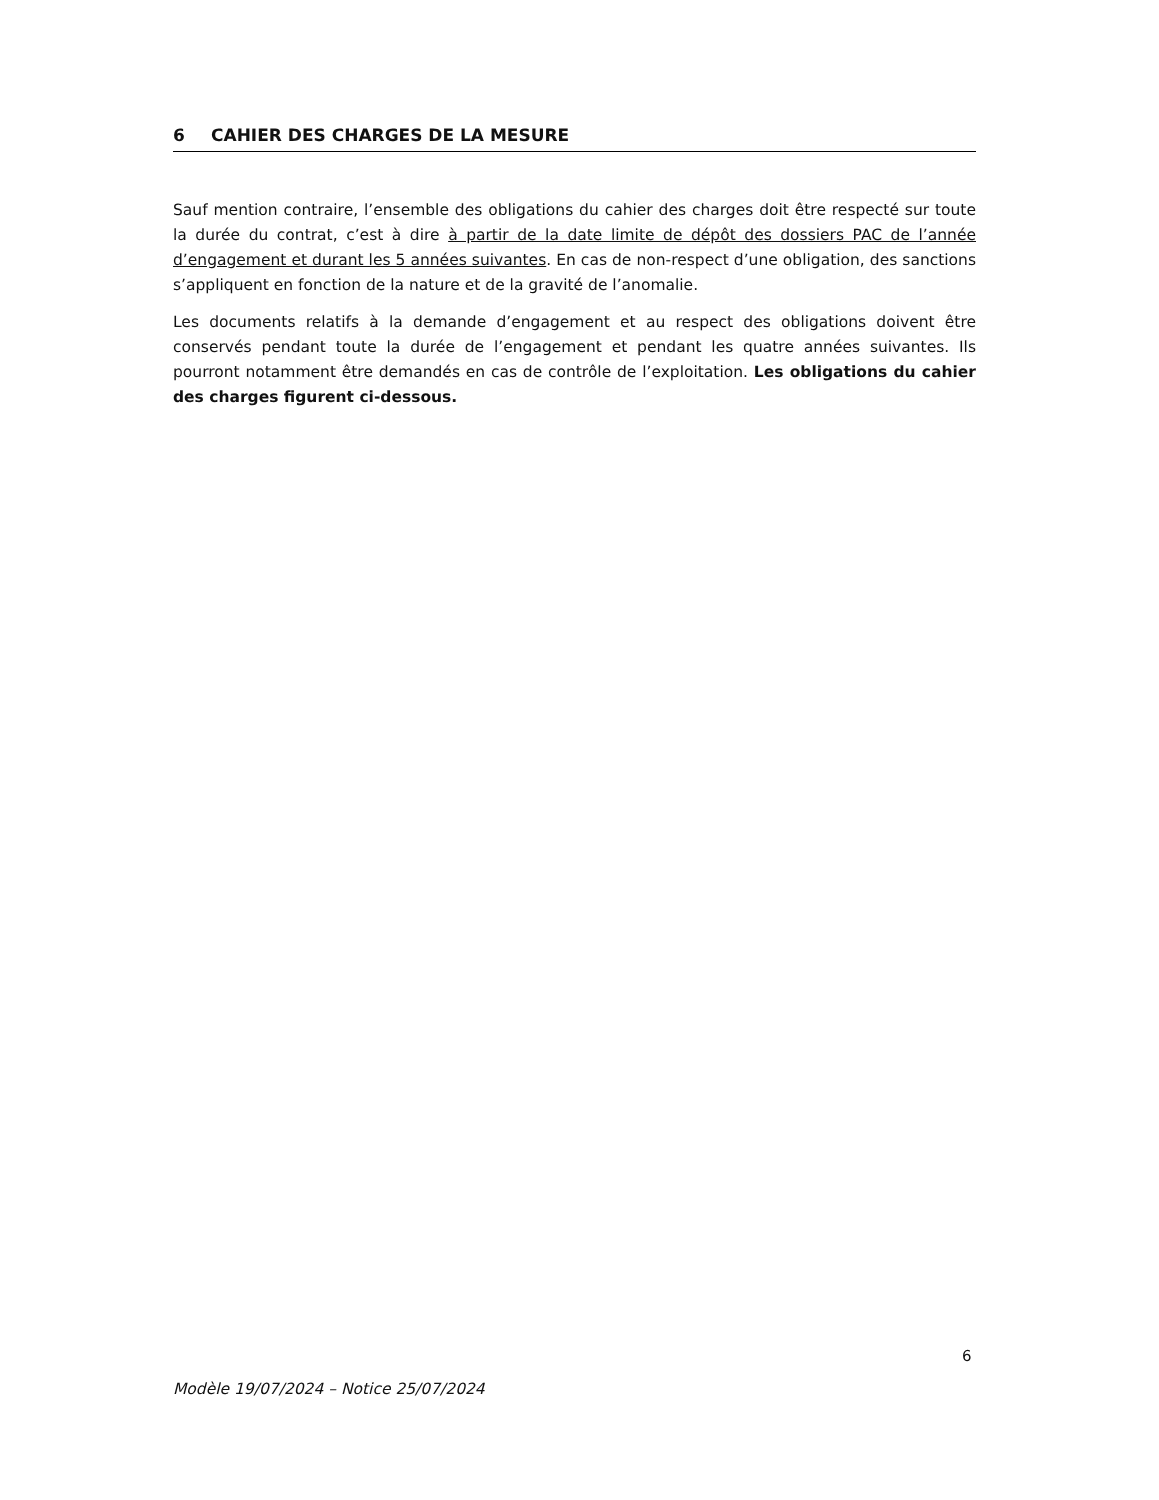6 CAHIER DES CHARGES DE LA MESURE
Sauf mention contraire, l’ensemble des obligations du cahier des charges doit être respecté sur toute la durée du contrat, c’est à dire à partir de la date limite de dépôt des dossiers PAC de l’année d’engagement et durant les 5 années suivantes. En cas de non-respect d’une obligation, des sanctions s’appliquent en fonction de la nature et de la gravité de l’anomalie.
Les documents relatifs à la demande d’engagement et au respect des obligations doivent être conservés pendant toute la durée de l’engagement et pendant les quatre années suivantes. Ils pourront notamment être demandés en cas de contrôle de l’exploitation. Les obligations du cahier des charges figurent ci-dessous.
6
Modèle 19/07/2024 – Notice 25/07/2024